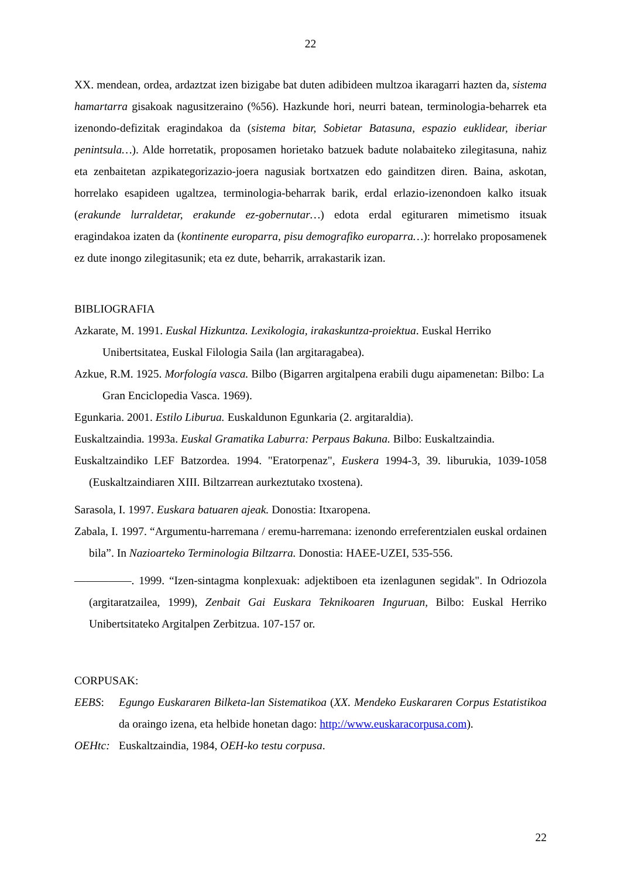22
XX. mendean, ordea, ardaztzat izen bizigabe bat duten adibideen multzoa ikaragarri hazten da, sistema hamartarra gisakoak nagusitzeraino (%56). Hazkunde hori, neurri batean, terminologia-beharrek eta izenondo-defizitak eragindakoa da (sistema bitar, Sobietar Batasuna, espazio euklidear, iberiar penintsula…). Alde horretatik, proposamen horietako batzuek badute nolabaiteko zilegitasuna, nahiz eta zenbaitetan azpikategorizazio-joera nagusiak bortxatzen edo gainditzen diren. Baina, askotan, horrelako esapideen ugaltzea, terminologia-beharrak barik, erdal erlazio-izenondoen kalko itsuak (erakunde lurraldetar, erakunde ez-gobernutar…) edota erdal egituraren mimetismo itsuak eragindakoa izaten da (kontinente europarra, pisu demografiko europarra…): horrelako proposamenek ez dute inongo zilegitasunik; eta ez dute, beharrik, arrakastarik izan.
BIBLIOGRAFIA
Azkarate, M. 1991. Euskal Hizkuntza. Lexikologia, irakaskuntza-proiektua. Euskal Herriko Unibertsitatea, Euskal Filologia Saila (lan argitaragabea).
Azkue, R.M. 1925. Morfología vasca. Bilbo (Bigarren argitalpena erabili dugu aipamenetan: Bilbo: La Gran Enciclopedia Vasca. 1969).
Egunkaria. 2001. Estilo Liburua. Euskaldunon Egunkaria (2. argitaraldia).
Euskaltzaindia. 1993a. Euskal Gramatika Laburra: Perpaus Bakuna. Bilbo: Euskaltzaindia.
Euskaltzaindiko LEF Batzordea. 1994. "Eratorpenaz", Euskera 1994-3, 39. liburukia, 1039-1058 (Euskaltzaindiaren XIII. Biltzarrean aurkeztutako txostena).
Sarasola, I. 1997. Euskara batuaren ajeak. Donostia: Itxaropena.
Zabala, I. 1997. “Argumentu-harremana / eremu-harremana: izenondo erreferentzialen euskal ordainen bila”. In Nazioarteko Terminologia Biltzarra. Donostia: HAEE-UZEI, 535-556.
—————. 1999. “Izen-sintagma konplexuak: adjektiboen eta izenlagunen segidak". In Odriozola (argitaratzailea, 1999), Zenbait Gai Euskara Teknikoaren Inguruan, Bilbo: Euskal Herriko Unibertsitateko Argitalpen Zerbitzua. 107-157 or.
CORPUSAK:
EEBS: Egungo Euskararen Bilketa-lan Sistematikoa (XX. Mendeko Euskararen Corpus Estatistikoa da oraingo izena, eta helbide honetan dago: http://www.euskaracorpusa.com).
OEHtc: Euskaltzaindia, 1984, OEH-ko testu corpusa.
22